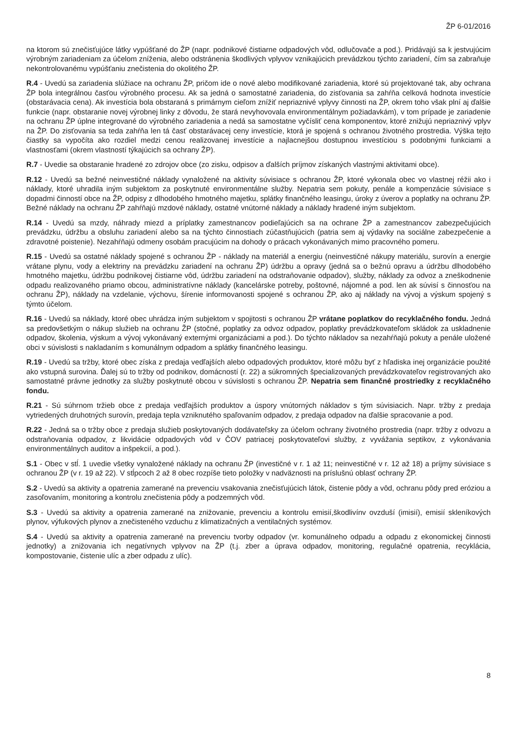ŽP 6-01/2016
na ktorom sú znečisťujúce látky vypúšťané do ŽP (napr. podnikové čistiarne odpadových vôd, odlučovače a pod.). Pridávajú sa k jestvujúcim výrobným zariadeniam za účelom zníženia, alebo odstránenia škodlivých vplyvov vznikajúcich prevádzkou týchto zariadení, čím sa zabraňuje nekontrolovanému vypúšťaniu znečistenia do okolitého ŽP.
R.4 - Uvedú sa zariadenia slúžiace na ochranu ŽP, pričom ide o nové alebo modifikované zariadenia, ktoré sú projektované tak, aby ochrana ŽP bola integrálnou časťou výrobného procesu. Ak sa jedná o samostatné zariadenia, do zisťovania sa zahŕňa celková hodnota investície (obstarávacia cena). Ak investícia bola obstaraná s primárnym cieľom znížiť nepriaznivé vplyvy činnosti na ŽP, okrem toho však plní aj ďalšie funkcie (napr. obstaranie novej výrobnej linky z dôvodu, že stará nevyhovovala environmentálnym požiadavkám), v tom prípade je zariadenie na ochranu ŽP úplne integrované do výrobného zariadenia a nedá sa samostatne vyčísliť cena komponentov, ktoré znižujú nepriaznivý vplyv na ŽP. Do zisťovania sa teda zahŕňa len tá časť obstarávacej ceny investície, ktorá je spojená s ochranou životného prostredia. Výška tejto čiastky sa vypočíta ako rozdiel medzi cenou realizovanej investície a najlacnejšou dostupnou investíciou s podobnými funkciami a vlastnosťami (okrem vlastností týkajúcich sa ochrany ŽP).
R.7 - Uvedie sa obstaranie hradené zo zdrojov obce (zo zisku, odpisov a ďalších príjmov získaných vlastnými aktivitami obce).
R.12 - Uvedú sa bežné neinvestičné náklady vynaložené na aktivity súvisiace s ochranou ŽP, ktoré vykonala obec vo vlastnej réžii ako i náklady, ktoré uhradila iným subjektom za poskytnuté environmentálne služby. Nepatria sem pokuty, penále a kompenzácie súvisiace s dopadmi činností obce na ŽP, odpisy z dlhodobého hmotného majetku, splátky finančného leasingu, úroky z úverov a poplatky na ochranu ŽP. Bežné náklady na ochranu ŽP zahŕňajú mzdové náklady, ostatné vnútorné náklady a náklady hradené iným subjektom.
R.14 - Uvedú sa mzdy, náhrady miezd a príplatky zamestnancov podieľajúcich sa na ochrane ŽP a zamestnancov zabezpečujúcich prevádzku, údržbu a obsluhu zariadení alebo sa na týchto činnostiach zúčastňujúcich (patria sem aj výdavky na sociálne zabezpečenie a zdravotné poistenie). Nezahŕňajú odmeny osobám pracujúcim na dohody o prácach vykonávaných mimo pracovného pomeru.
R.15 - Uvedú sa ostatné náklady spojené s ochranou ŽP - náklady na materiál a energiu (neinvestičné nákupy materiálu, surovín a energie vrátane plynu, vody a elektriny na prevádzku zariadení na ochranu ŽP) údržbu a opravy (jedná sa o bežnú opravu a údržbu dlhodobého hmotného majetku, údržbu podnikovej čistiarne vôd, údržbu zariadení na odstraňovanie odpadov), služby, náklady za odvoz a zneškodnenie odpadu realizovaného priamo obcou, administratívne náklady (kancelárske potreby, poštovné, nájomné a pod. len ak súvisí s činnosťou na ochranu ŽP), náklady na vzdelanie, výchovu, šírenie informovanosti spojené s ochranou ŽP, ako aj náklady na vývoj a výskum spojený s týmto účelom.
R.16 - Uvedú sa náklady, ktoré obec uhrádza iným subjektom v spojitosti s ochranou ŽP vrátane poplatkov do recyklačného fondu. Jedná sa predovšetkým o nákup služieb na ochranu ŽP (stočné, poplatky za odvoz odpadov, poplatky prevádzkovateľom skládok za uskladnenie odpadov, školenia, výskum a vývoj vykonávaný externými organizáciami a pod.). Do týchto nákladov sa nezahŕňajú pokuty a penále uložené obci v súvislosti s nakladaním s komunálnym odpadom a splátky finančného leasingu.
R.19 - Uvedú sa tržby, ktoré obec získa z predaja vedľajších alebo odpadových produktov, ktoré môžu byť z hľadiska inej organizácie použité ako vstupná surovina. Ďalej sú to tržby od podnikov, domácností (r. 22) a súkromných špecializovaných prevádzkovateľov registrovaných ako samostatné právne jednotky za služby poskytnuté obcou v súvislosti s ochranou ŽP. Nepatria sem finančné prostriedky z recyklačného fondu.
R.21 - Sú súhrnom tržieb obce z predaja vedľajších produktov a úspory vnútorných nákladov s tým súvisiacich. Napr. tržby z predaja vytriedených druhotných surovín, predaja tepla vzniknutého spaľovaním odpadov, z predaja odpadov na ďalšie spracovanie a pod.
R.22 - Jedná sa o tržby obce z predaja služieb poskytovaných dodávateľsky za účelom ochrany životného prostredia (napr. tržby z odvozu a odstraňovania odpadov, z likvidácie odpadových vôd v ČOV patriacej poskytovateľovi služby, z vyvážania septikov, z vykonávania environmentálnych auditov a inšpekcií, a pod.).
S.1 - Obec v stĺ. 1 uvedie všetky vynaložené náklady na ochranu ŽP (investičné v r. 1 až 11; neinvestičné v r. 12 až 18) a príjmy súvisiace s ochranou ŽP (v r. 19 až 22). V stĺpcoch 2 až 8 obec rozpíše tieto položky v nadväznosti na príslušnú oblasť ochrany ŽP.
S.2 - Uvedú sa aktivity a opatrenia zamerané na prevenciu vsakovania znečisťujúcich látok, čistenie pôdy a vôd, ochranu pôdy pred eróziou a zasoľovaním, monitoring a kontrolu znečistenia pôdy a podzemných vôd.
S.3 - Uvedú sa aktivity a opatrenia zamerané na znižovanie, prevenciu a kontrolu emisií,škodlivínv ovzduší (imisií), emisií skleníkových plynov, výfukových plynov a znečisteného vzduchu z klimatizačných a ventilačných systémov.
S.4 - Uvedú sa aktivity a opatrenia zamerané na prevenciu tvorby odpadov (vr. komunálneho odpadu a odpadu z ekonomickej činnosti jednotky) a znižovania ich negatívnych vplyvov na ŽP (t.j. zber a úprava odpadov, monitoring, regulačné opatrenia, recyklácia, kompostovanie, čistenie ulíc a zber odpadu z ulíc).
8